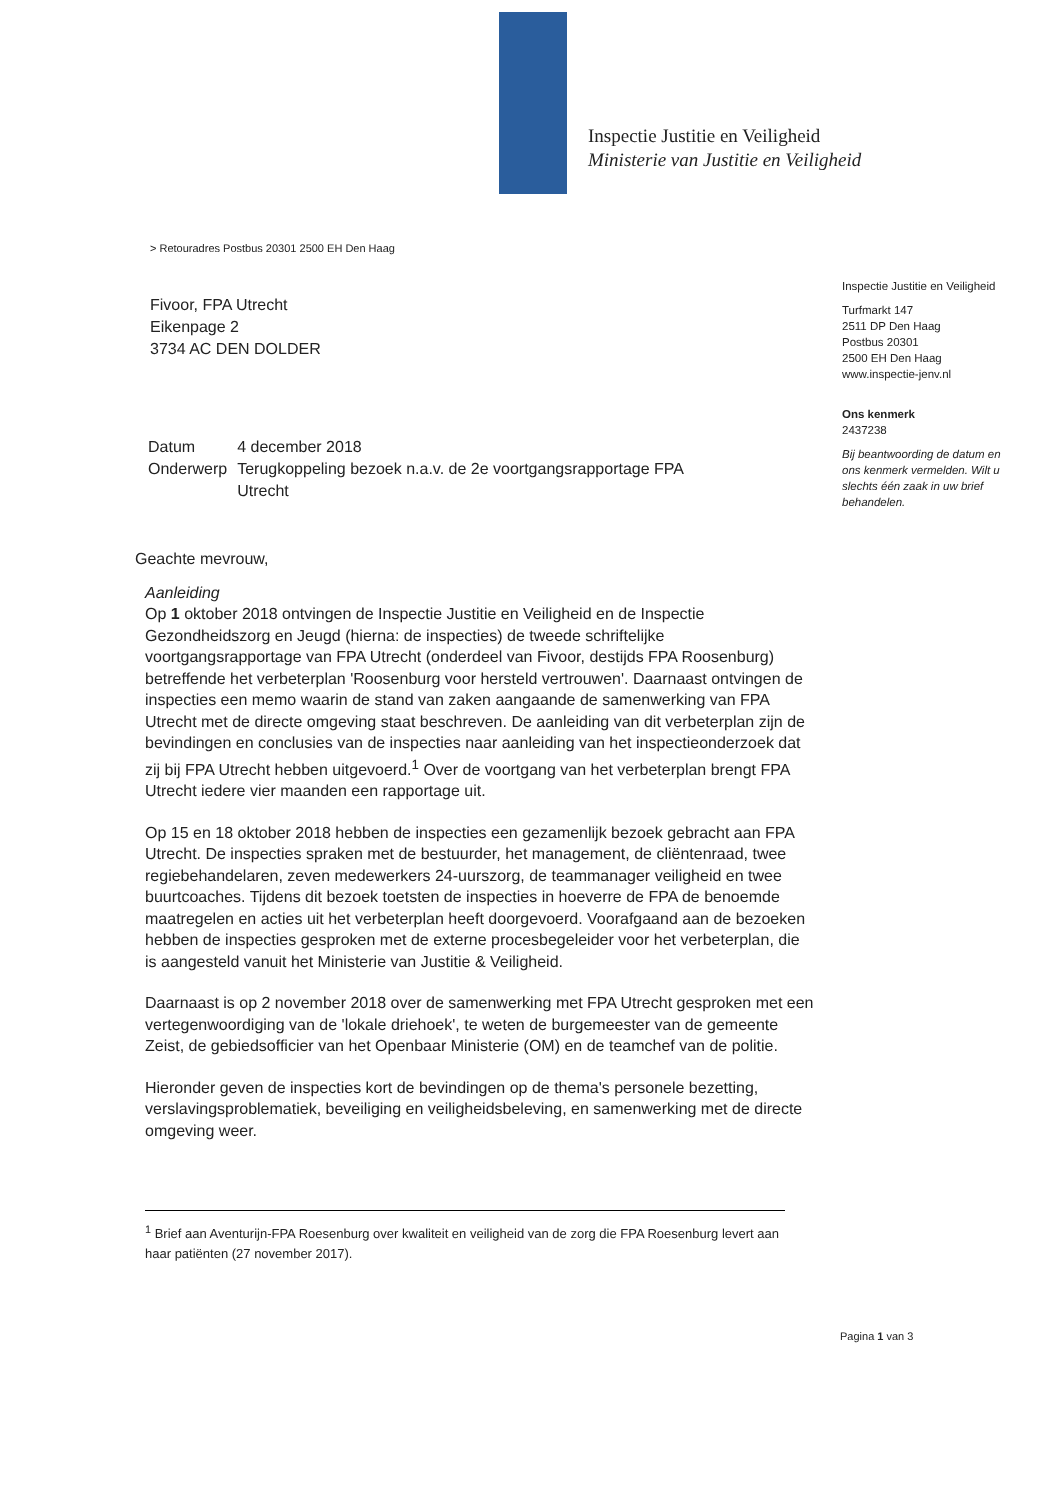Inspectie Justitie en Veiligheid
Ministerie van Justitie en Veiligheid
> Retouradres Postbus 20301 2500 EH Den Haag
Fivoor, FPA Utrecht
Eikenpage 2
3734 AC DEN DOLDER
Inspectie Justitie en Veiligheid
Turfmarkt 147
2511 DP Den Haag
Postbus 20301
2500 EH Den Haag
www.inspectie-jenv.nl
Ons kenmerk
2437238
Bij beantwoording de datum en ons kenmerk vermelden. Wilt u slechts één zaak in uw brief behandelen.
| Datum | 4 december 2018 |
| Onderwerp | Terugkoppeling bezoek n.a.v. de 2e voortgangsrapportage FPA Utrecht |
Geachte mevrouw,
Aanleiding
Op 1 oktober 2018 ontvingen de Inspectie Justitie en Veiligheid en de Inspectie Gezondheidszorg en Jeugd (hierna: de inspecties) de tweede schriftelijke voortgangsrapportage van FPA Utrecht (onderdeel van Fivoor, destijds FPA Roosenburg) betreffende het verbeterplan 'Roosenburg voor hersteld vertrouwen'. Daarnaast ontvingen de inspecties een memo waarin de stand van zaken aangaande de samenwerking van FPA Utrecht met de directe omgeving staat beschreven. De aanleiding van dit verbeterplan zijn de bevindingen en conclusies van de inspecties naar aanleiding van het inspectieonderzoek dat zij bij FPA Utrecht hebben uitgevoerd.<sup>1</sup> Over de voortgang van het verbeterplan brengt FPA Utrecht iedere vier maanden een rapportage uit.
Op 15 en 18 oktober 2018 hebben de inspecties een gezamenlijk bezoek gebracht aan FPA Utrecht. De inspecties spraken met de bestuurder, het management, de cliëntenraad, twee regiebehandelaren, zeven medewerkers 24-uurszorg, de teammanager veiligheid en twee buurtcoaches. Tijdens dit bezoek toetsten de inspecties in hoeverre de FPA de benoemde maatregelen en acties uit het verbeterplan heeft doorgevoerd. Voorafgaand aan de bezoeken hebben de inspecties gesproken met de externe procesbegeleider voor het verbeterplan, die is aangesteld vanuit het Ministerie van Justitie & Veiligheid.
Daarnaast is op 2 november 2018 over de samenwerking met FPA Utrecht gesproken met een vertegenwoordiging van de 'lokale driehoek', te weten de burgemeester van de gemeente Zeist, de gebiedsofficier van het Openbaar Ministerie (OM) en de teamchef van de politie.
Hieronder geven de inspecties kort de bevindingen op de thema's personele bezetting, verslavingsproblematiek, beveiliging en veiligheidsbeleving, en samenwerking met de directe omgeving weer.
<sup>1</sup> Brief aan Aventurijn-FPA Roesenburg over kwaliteit en veiligheid van de zorg die FPA Roesenburg levert aan haar patiënten (27 november 2017).
Pagina 1 van 3